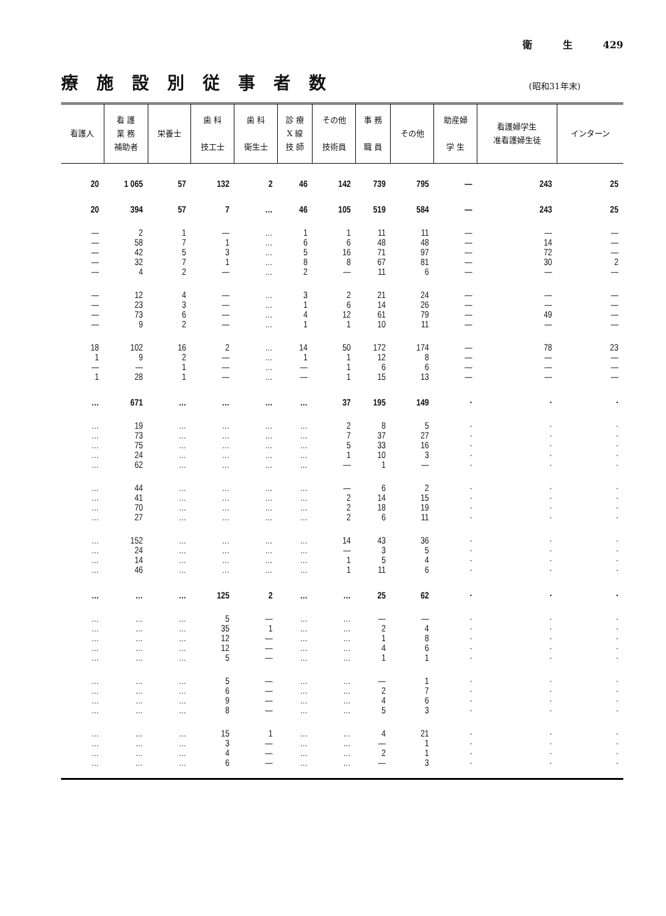衛 生 429
療施設別従事者数
(昭和31年末)
| 看護人 | 看 護 業 務 補助者 | 栄養士 | 歯 科 技工士 | 歯 科 衛生士 | 診 療 X 線 技 師 | その他 技術員 | 事 務 職 員 | その他 | 助産婦 学 生 | 看護婦学生 准看護婦生徒 | インターン |
| --- | --- | --- | --- | --- | --- | --- | --- | --- | --- | --- | --- |
| 20 | 1 065 | 57 | 132 | 2 | 46 | 142 | 739 | 795 | — | 243 | 25 |
| 20 | 394 | 57 | 7 | … | 46 | 105 | 519 | 584 | — | 243 | 25 |
| — | 2 | 1 | — | … | 1 | 1 | 11 | 11 | — | — | — |
| — | 58 | 7 | 1 | … | 6 | 6 | 48 | 48 | — | 14 | — |
| — | 42 | 5 | 3 | … | 5 | 16 | 71 | 97 | — | 72 | — |
| — | 32 | 7 | 1 | … | 8 | 8 | 67 | 81 | — | 30 | 2 |
| — | 4 | 2 | — | … | 2 | — | 11 | 6 | — | — | — |
| — | 12 | 4 | — | … | 3 | 2 | 21 | 24 | — | — | — |
| — | 23 | 3 | — | … | 1 | 6 | 14 | 26 | — | — | — |
| — | 73 | 6 | — | … | 4 | 12 | 61 | 79 | — | 49 | — |
| — | 9 | 2 | — | … | 1 | 1 | 10 | 11 | — | — | — |
| 18 | 102 | 16 | 2 | … | 14 | 50 | 172 | 174 | — | 78 | 23 |
| 1 | 9 | 2 | — | … | 1 | 1 | 12 | 8 | — | — | — |
| — | — | 1 | — | … | — | 1 | 6 | 6 | — | — | — |
| 1 | 28 | 1 | — | … | — | 1 | 15 | 13 | — | — | — |
| … | 671 | … | … | … | … | 37 | 195 | 149 | · | · | · |
| … | 19 | … | … | … | … | 2 | 8 | 5 | · | · | · |
| … | 73 | … | … | … | … | 7 | 37 | 27 | · | · | · |
| … | 75 | … | … | … | … | 5 | 33 | 16 | · | · | · |
| … | 24 | … | … | … | … | 1 | 10 | 3 | · | · | · |
| … | 62 | … | … | … | … | — | 1 | — | · | · | · |
| … | 44 | … | … | … | … | — | 6 | 2 | · | · | · |
| … | 41 | … | … | … | … | 2 | 14 | 15 | · | · | · |
| … | 70 | … | … | … | … | 2 | 18 | 19 | · | · | · |
| … | 27 | … | … | … | … | 2 | 6 | 11 | · | · | · |
| … | 152 | … | … | … | … | 14 | 43 | 36 | · | · | · |
| … | 24 | … | … | … | … | — | 3 | 5 | · | · | · |
| … | 14 | … | … | … | … | 1 | 5 | 4 | · | · | · |
| … | 46 | … | … | … | … | 1 | 11 | 6 | · | · | · |
| … | … | … | 125 | 2 | … | … | 25 | 62 | · | · | · |
| … | … | … | 5 | — | … | … | — | — | · | · | · |
| … | … | … | 35 | 1 | … | … | 2 | 4 | · | · | · |
| … | … | … | 12 | — | … | … | 1 | 8 | · | · | · |
| … | … | … | 12 | — | … | … | 4 | 6 | · | · | · |
| … | … | … | 5 | — | … | … | 1 | 1 | · | · | · |
| … | … | … | 5 | — | … | … | — | 1 | · | · | · |
| … | … | … | 6 | — | … | … | 2 | 7 | · | · | · |
| … | … | … | 9 | — | … | … | 4 | 6 | · | · | · |
| … | … | … | 8 | — | … | … | 5 | 3 | · | · | · |
| … | … | … | 15 | 1 | … | … | 4 | 21 | · | · | · |
| … | … | … | 3 | — | … | … | — | 1 | · | · | · |
| … | … | … | 4 | — | … | … | 2 | 1 | · | · | · |
| … | … | … | 6 | — | … | … | — | 3 | · | · | · |